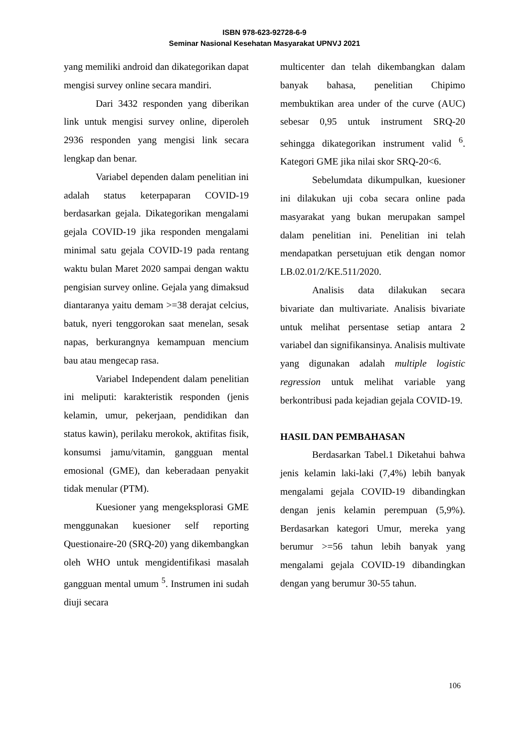ISBN 978-623-92728-6-9
Seminar Nasional Kesehatan Masyarakat UPNVJ 2021
yang memiliki android dan dikategorikan dapat mengisi survey online secara mandiri.
Dari 3432 responden yang diberikan link untuk mengisi survey online, diperoleh 2936 responden yang mengisi link secara lengkap dan benar.
Variabel dependen dalam penelitian ini adalah status keterpaparan COVID-19 berdasarkan gejala. Dikategorikan mengalami gejala COVID-19 jika responden mengalami minimal satu gejala COVID-19 pada rentang waktu bulan Maret 2020 sampai dengan waktu pengisian survey online. Gejala yang dimaksud diantaranya yaitu demam >=38 derajat celcius, batuk, nyeri tenggorokan saat menelan, sesak napas, berkurangnya kemampuan mencium bau atau mengecap rasa.
Variabel Independent dalam penelitian ini meliputi: karakteristik responden (jenis kelamin, umur, pekerjaan, pendidikan dan status kawin), perilaku merokok, aktifitas fisik, konsumsi jamu/vitamin, gangguan mental emosional (GME), dan keberadaan penyakit tidak menular (PTM).
Kuesioner yang mengeksplorasi GME menggunakan kuesioner self reporting Questionaire-20 (SRQ-20) yang dikembangkan oleh WHO untuk mengidentifikasi masalah gangguan mental umum <sup>5</sup>. Instrumen ini sudah diuji secara
multicenter dan telah dikembangkan dalam banyak bahasa, penelitian Chipimo membuktikan area under of the curve (AUC) sebesar 0,95 untuk instrument SRQ-20 sehingga dikategorikan instrument valid <sup>6</sup>. Kategori GME jika nilai skor SRQ-20<6.
Sebelumdata dikumpulkan, kuesioner ini dilakukan uji coba secara online pada masyarakat yang bukan merupakan sampel dalam penelitian ini. Penelitian ini telah mendapatkan persetujuan etik dengan nomor LB.02.01/2/KE.511/2020.
Analisis data dilakukan secara bivariate dan multivariate. Analisis bivariate untuk melihat persentase setiap antara 2 variabel dan signifikansinya. Analisis multivate yang digunakan adalah multiple logistic regression untuk melihat variable yang berkontribusi pada kejadian gejala COVID-19.
HASIL DAN PEMBAHASAN
Berdasarkan Tabel.1 Diketahui bahwa jenis kelamin laki-laki (7,4%) lebih banyak mengalami gejala COVID-19 dibandingkan dengan jenis kelamin perempuan (5,9%). Berdasarkan kategori Umur, mereka yang berumur >=56 tahun lebih banyak yang mengalami gejala COVID-19 dibandingkan dengan yang berumur 30-55 tahun.
106